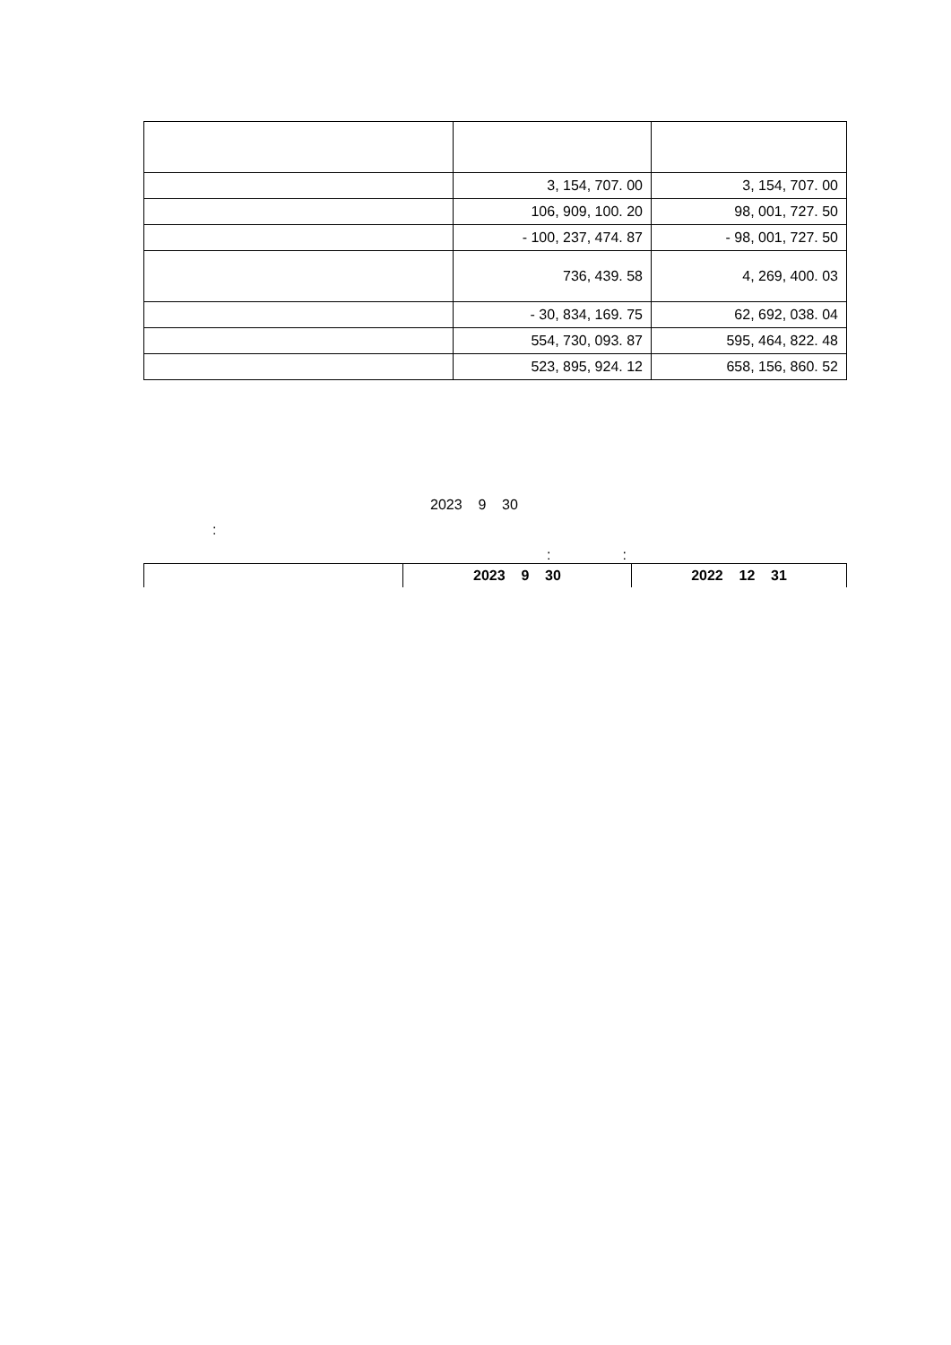| | 3, 154, 707. 00 | 3, 154, 707. 00 |
| | 106, 909, 100. 20 | 98, 001, 727. 50 |
| | - 100, 237, 474. 87 | - 98, 001, 727. 50 |
| | 736, 439. 58 | 4, 269, 400. 03 |
| | - 30, 834, 169. 75 | 62, 692, 038. 04 |
| | 554, 730, 093. 87 | 595, 464, 822. 48 |
| | 523, 895, 924. 12 | 658, 156, 860. 52 |
2023 9 30
:
: :
| | 2023 9 30 | 2022 12 31 |
| --- | --- | --- |